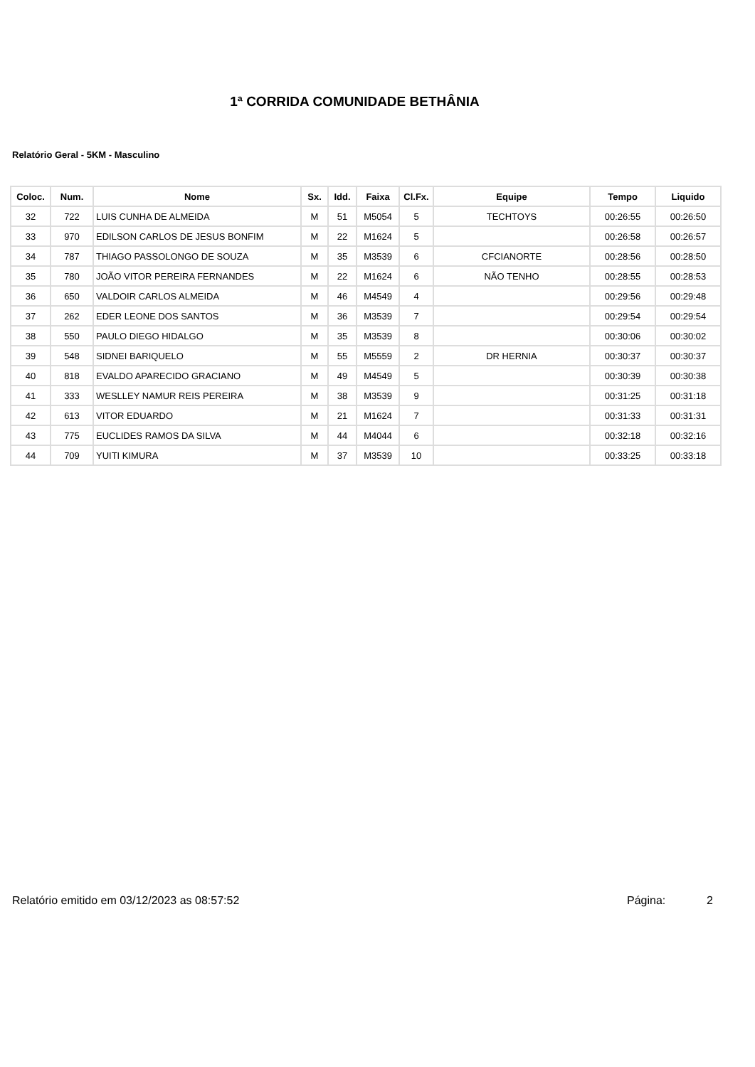1ª CORRIDA COMUNIDADE BETHÂNIA
Relatório Geral - 5KM - Masculino
| Coloc. | Num. | Nome | Sx. | Idd. | Faixa | Cl.Fx. | Equipe | Tempo | Liquido |
| --- | --- | --- | --- | --- | --- | --- | --- | --- | --- |
| 32 | 722 | LUIS CUNHA DE ALMEIDA | M | 51 | M5054 | 5 | TECHTOYS | 00:26:55 | 00:26:50 |
| 33 | 970 | EDILSON CARLOS DE JESUS BONFIM | M | 22 | M1624 | 5 | | 00:26:58 | 00:26:57 |
| 34 | 787 | THIAGO PASSOLONGO DE SOUZA | M | 35 | M3539 | 6 | CFCIANORTE | 00:28:56 | 00:28:50 |
| 35 | 780 | JOÃO VITOR PEREIRA FERNANDES | M | 22 | M1624 | 6 | NÃO TENHO | 00:28:55 | 00:28:53 |
| 36 | 650 | VALDOIR CARLOS ALMEIDA | M | 46 | M4549 | 4 | | 00:29:56 | 00:29:48 |
| 37 | 262 | EDER LEONE DOS SANTOS | M | 36 | M3539 | 7 | | 00:29:54 | 00:29:54 |
| 38 | 550 | PAULO DIEGO HIDALGO | M | 35 | M3539 | 8 | | 00:30:06 | 00:30:02 |
| 39 | 548 | SIDNEI BARIQUELO | M | 55 | M5559 | 2 | DR HERNIA | 00:30:37 | 00:30:37 |
| 40 | 818 | EVALDO APARECIDO GRACIANO | M | 49 | M4549 | 5 | | 00:30:39 | 00:30:38 |
| 41 | 333 | WESLLEY NAMUR REIS PEREIRA | M | 38 | M3539 | 9 | | 00:31:25 | 00:31:18 |
| 42 | 613 | VITOR EDUARDO | M | 21 | M1624 | 7 | | 00:31:33 | 00:31:31 |
| 43 | 775 | EUCLIDES RAMOS DA SILVA | M | 44 | M4044 | 6 | | 00:32:18 | 00:32:16 |
| 44 | 709 | YUITI KIMURA | M | 37 | M3539 | 10 | | 00:33:25 | 00:33:18 |
Relatório emitido em 03/12/2023 as 08:57:52 Página: 2